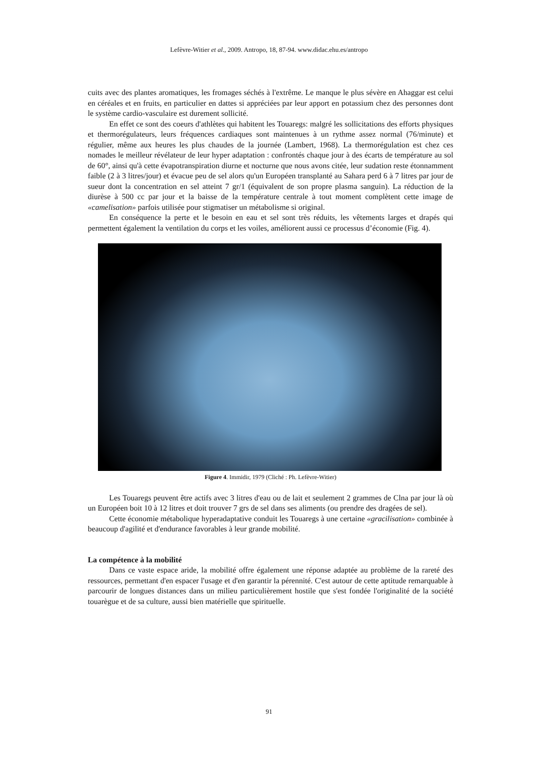Lefèvre-Witier et al., 2009. Antropo, 18, 87-94. www.didac.ehu.es/antropo
cuits avec des plantes aromatiques, les fromages séchés à l'extrême. Le manque le plus sévère en Ahaggar est celui en céréales et en fruits, en particulier en dattes si appréciées par leur apport en potassium chez des personnes dont le système cardio-vasculaire est durement sollicité.
En effet ce sont des coeurs d'athlètes qui habitent les Touaregs: malgré les sollicitations des efforts physiques et thermorégulateurs, leurs fréquences cardiaques sont maintenues à un rythme assez normal (76/minute) et régulier, même aux heures les plus chaudes de la journée (Lambert, 1968). La thermorégulation est chez ces nomades le meilleur révélateur de leur hyper adaptation : confrontés chaque jour à des écarts de température au sol de 60°, ainsi qu'à cette évapotranspiration diurne et nocturne que nous avons citée, leur sudation reste étonnamment faible (2 à 3 litres/jour) et évacue peu de sel alors qu'un Européen transplanté au Sahara perd 6 à 7 litres par jour de sueur dont la concentration en sel atteint 7 gr/1 (équivalent de son propre plasma sanguin). La réduction de la diurèse à 500 cc par jour et la baisse de la température centrale à tout moment complètent cette image de «camelisation» parfois utilisée pour stigmatiser un métabolisme si original.
En conséquence la perte et le besoin en eau et sel sont très réduits, les vêtements larges et drapés qui permettent également la ventilation du corps et les voiles, améliorent aussi ce processus d’économie (Fig. 4).
Figure 4. Immidir, 1979 (Cliché : Ph. Lefèvre-Witier)
Les Touaregs peuvent être actifs avec 3 litres d'eau ou de lait et seulement 2 grammes de Clna par jour là où un Européen boit 10 à 12 litres et doit trouver 7 grs de sel dans ses aliments (ou prendre des dragées de sel).
Cette économie métabolique hyperadaptative conduit les Touaregs à une certaine «gracilisation» combinée à beaucoup d'agilité et d'endurance favorables à leur grande mobilité.
La compétence à la mobilité
Dans ce vaste espace aride, la mobilité offre également une réponse adaptée au problème de la rareté des ressources, permettant d'en espacer l'usage et d'en garantir la pérennité. C'est autour de cette aptitude remarquable à parcourir de longues distances dans un milieu particulièrement hostile que s'est fondée l'originalité de la société touarègue et de sa culture, aussi bien matérielle que spirituelle.
91